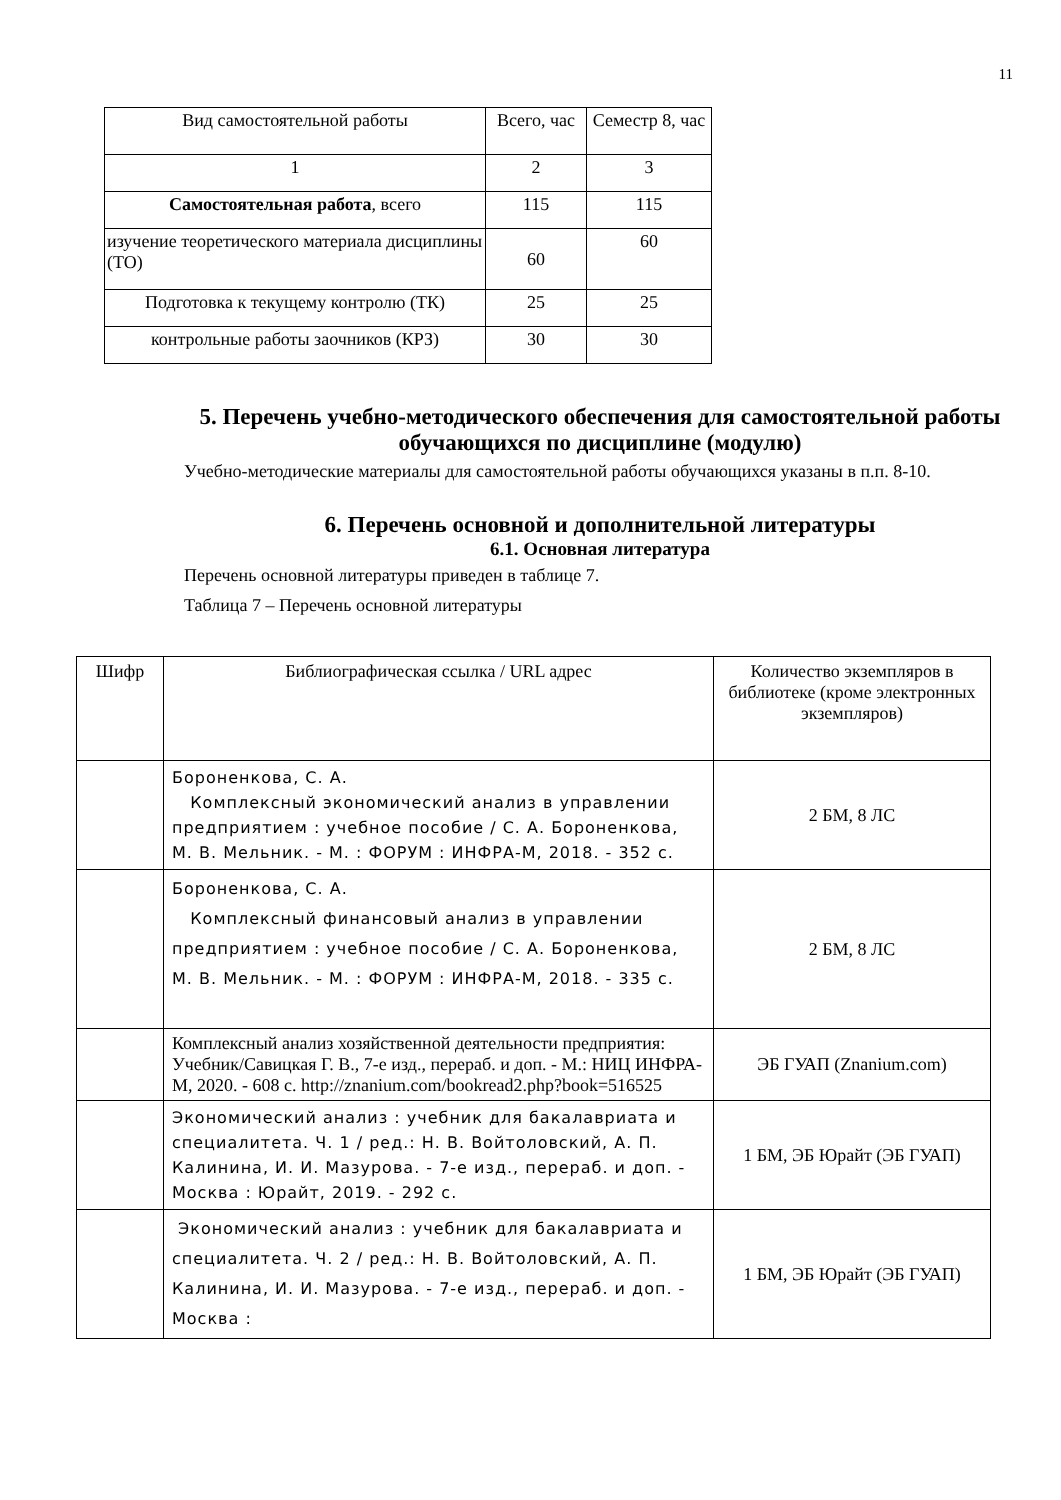11
| Вид самостоятельной работы | Всего, час | Семестр 8, час |
| --- | --- | --- |
| 1 | 2 | 3 |
| Самостоятельная работа , всего | 115 | 115 |
| изучение теоретического материала дисциплины (ТО) | 60 | 60 |
| Подготовка к текущему контролю (ТК) | 25 | 25 |
| контрольные работы заочников (КРЗ) | 30 | 30 |
5. Перечень учебно-методического обеспечения для самостоятельной работы обучающихся по дисциплине (модулю)
Учебно-методические материалы для самостоятельной работы обучающихся указаны в п.п. 8-10.
6. Перечень основной и дополнительной литературы
6.1. Основная литература
Перечень основной литературы приведен в таблице 7.
Таблица 7 – Перечень основной литературы
| Шифр | Библиографическая ссылка / URL адрес | Количество экземпляров в библиотеке (кроме электронных экземпляров) |
| --- | --- | --- |
| | Бороненкова, С. А. Комплексный экономический анализ в управлении предприятием : учебное пособие / С. А. Бороненкова, М. В. Мельник. - М. : ФОРУМ : ИНФРА-М, 2018. - 352 с. | 2 БМ, 8 ЛС |
| | Бороненкова, С. А. Комплексный финансовый анализ в управлении предприятием : учебное пособие / С. А. Бороненкова, М. В. Мельник. - М. : ФОРУМ : ИНФРА-М, 2018. - 335 с. | 2 БМ, 8 ЛС |
| | Комплексный анализ хозяйственной деятельности предприятия: Учебник/Савицкая Г. В., 7-е изд., перераб. и доп. - М.: НИЦ ИНФРА-М, 2020. - 608 с. http://znanium.com/bookread2.php?book=516525 | ЭБ ГУАП (Znanium.com) |
| | Экономический анализ : учебник для бакалавриата и специалитета. Ч. 1 / ред.: Н. В. Войтоловский, А. П. Калинина, И. И. Мазурова. - 7-е изд., перераб. и доп. - Москва : Юрайт, 2019. - 292 с. | 1 БМ, ЭБ Юрайт (ЭБ ГУАП) |
| | Экономический анализ : учебник для бакалавриата и специалитета. Ч. 2 / ред.: Н. В. Войтоловский, А. П. Калинина, И. И. Мазурова. - 7-е изд., перераб. и доп. - Москва : | 1 БМ, ЭБ Юрайт (ЭБ ГУАП) |